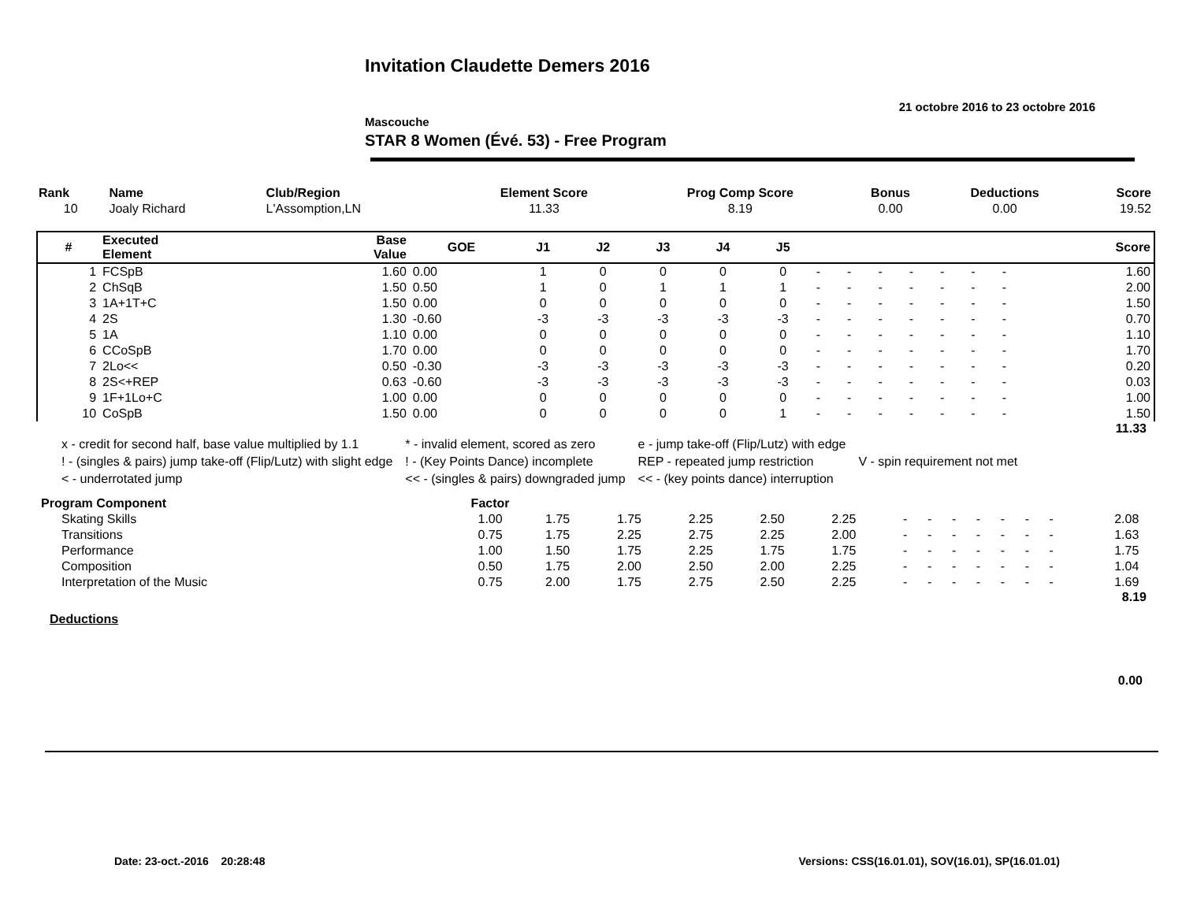Invitation Claudette Demers 2016
21 octobre 2016 to 23 octobre 2016
Mascouche
STAR 8 Women (Évé. 53) - Free Program
| Rank | Name | Club/Region | Element Score | Prog Comp Score | Bonus | Deductions | Score |
| --- | --- | --- | --- | --- | --- | --- | --- |
| 10 | Joaly Richard | L'Assomption,LN | 11.33 | 8.19 | 0.00 | 0.00 | 19.52 |
| # | Executed Element | Base Value | GOE | J1 | J2 | J3 | J4 | J5 | | | | | | | | Score |
| --- | --- | --- | --- | --- | --- | --- | --- | --- | --- | --- | --- | --- | --- | --- | --- | --- |
| 1 | FCSpB | 1.60 | 0.00 | 1 | 0 | 0 | 0 | 0 | - | - | - | - | - | - | - | 1.60 |
| 2 | ChSqB | 1.50 | 0.50 | 1 | 0 | 1 | 1 | 1 | - | - | - | - | - | - | - | 2.00 |
| 3 | 1A+1T+C | 1.50 | 0.00 | 0 | 0 | 0 | 0 | 0 | - | - | - | - | - | - | - | 1.50 |
| 4 | 2S | 1.30 | -0.60 | -3 | -3 | -3 | -3 | -3 | - | - | - | - | - | - | - | 0.70 |
| 5 | 1A | 1.10 | 0.00 | 0 | 0 | 0 | 0 | 0 | - | - | - | - | - | - | - | 1.10 |
| 6 | CCoSpB | 1.70 | 0.00 | 0 | 0 | 0 | 0 | 0 | - | - | - | - | - | - | - | 1.70 |
| 7 | 2Lo<< | 0.50 | -0.30 | -3 | -3 | -3 | -3 | -3 | - | - | - | - | - | - | - | 0.20 |
| 8 | 2S<+REP | 0.63 | -0.60 | -3 | -3 | -3 | -3 | -3 | - | - | - | - | - | - | - | 0.03 |
| 9 | 1F+1Lo+C | 1.00 | 0.00 | 0 | 0 | 0 | 0 | 0 | - | - | - | - | - | - | - | 1.00 |
| 10 | CoSpB | 1.50 | 0.00 | 0 | 0 | 0 | 0 | 1 | - | - | - | - | - | - | - | 1.50 |
11.33
| x - credit for second half, base value multiplied by 1.1 | * - invalid element, scored as zero | e - jump take-off (Flip/Lutz) with edge | |
| ! - (singles & pairs) jump take-off (Flip/Lutz) with slight edge | ! - (Key Points Dance) incomplete | REP - repeated jump restriction | V - spin requirement not met |
| < - underrotated jump | << - (singles & pairs) downgraded jump | << - (key points dance) interruption | |
| Program Component | Factor | | | | | | | | | | | | | | |
| Skating Skills | 1.00 | 1.75 | 1.75 | 2.25 | 2.50 | 2.25 | - | - | - | - | - | - | - | 2.08 | |
| Transitions | 0.75 | 1.75 | 2.25 | 2.75 | 2.25 | 2.00 | - | - | - | - | - | - | - | 1.63 | |
| Performance | 1.00 | 1.50 | 1.75 | 2.25 | 1.75 | 1.75 | - | - | - | - | - | - | - | 1.75 | |
| Composition | 0.50 | 1.75 | 2.00 | 2.50 | 2.00 | 2.25 | - | - | - | - | - | - | - | 1.04 | |
| Interpretation of the Music | 0.75 | 2.00 | 1.75 | 2.75 | 2.50 | 2.25 | - | - | - | - | - | - | - | 1.69 | |
8.19
Deductions
0.00
Versions: CSS(16.01.01), SOV(16.01), SP(16.01.01) Date: 23-oct.-2016 20:28:48